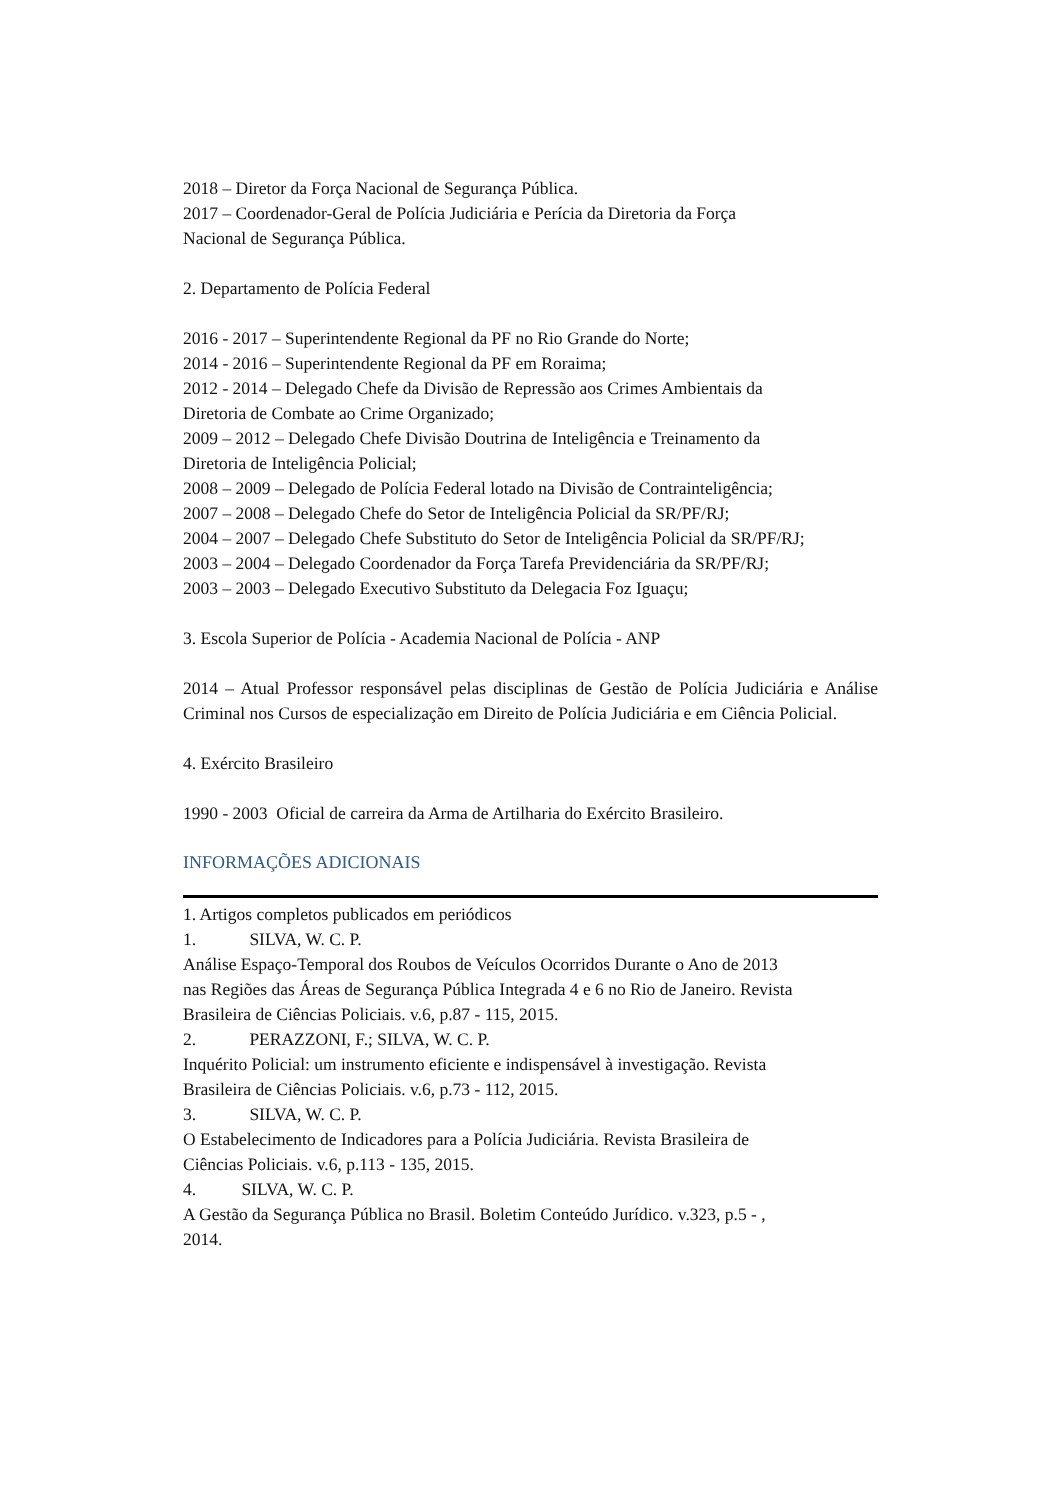2018 – Diretor da Força Nacional de Segurança Pública.
2017 – Coordenador-Geral de Polícia Judiciária e Perícia da Diretoria da Força
Nacional de Segurança Pública.
2. Departamento de Polícia Federal
2016 - 2017 – Superintendente Regional da PF no Rio Grande do Norte;
2014 - 2016 – Superintendente Regional da PF em Roraima;
2012 - 2014 – Delegado Chefe da Divisão de Repressão aos Crimes Ambientais da
Diretoria de Combate ao Crime Organizado;
2009 – 2012 – Delegado Chefe Divisão Doutrina de Inteligência e Treinamento da
Diretoria de Inteligência Policial;
2008 – 2009 – Delegado de Polícia Federal lotado na Divisão de Contrainteligência;
2007 – 2008 – Delegado Chefe do Setor de Inteligência Policial da SR/PF/RJ;
2004 – 2007 – Delegado Chefe Substituto do Setor de Inteligência Policial da SR/PF/RJ;
2003 – 2004 – Delegado Coordenador da Força Tarefa Previdenciária da SR/PF/RJ;
2003 – 2003 – Delegado Executivo Substituto da Delegacia Foz Iguaçu;
3. Escola Superior de Polícia - Academia Nacional de Polícia - ANP
2014 – Atual Professor responsável pelas disciplinas de Gestão de Polícia Judiciária e Análise Criminal nos Cursos de especialização em Direito de Polícia Judiciária e em Ciência Policial.
4. Exército Brasileiro
1990 - 2003 Oficial de carreira da Arma de Artilharia do Exército Brasileiro.
INFORMAÇÕES ADICIONAIS
1. Artigos completos publicados em periódicos
1. SILVA, W. C. P.
Análise Espaço-Temporal dos Roubos de Veículos Ocorridos Durante o Ano de 2013
nas Regiões das Áreas de Segurança Pública Integrada 4 e 6 no Rio de Janeiro. Revista
Brasileira de Ciências Policiais. v.6, p.87 - 115, 2015.
2. PERAZZONI, F.; SILVA, W. C. P.
Inquérito Policial: um instrumento eficiente e indispensável à investigação. Revista
Brasileira de Ciências Policiais. v.6, p.73 - 112, 2015.
3. SILVA, W. C. P.
O Estabelecimento de Indicadores para a Polícia Judiciária. Revista Brasileira de
Ciências Policiais. v.6, p.113 - 135, 2015.
4. SILVA, W. C. P.
A Gestão da Segurança Pública no Brasil. Boletim Conteúdo Jurídico. v.323, p.5 - ,
2014.